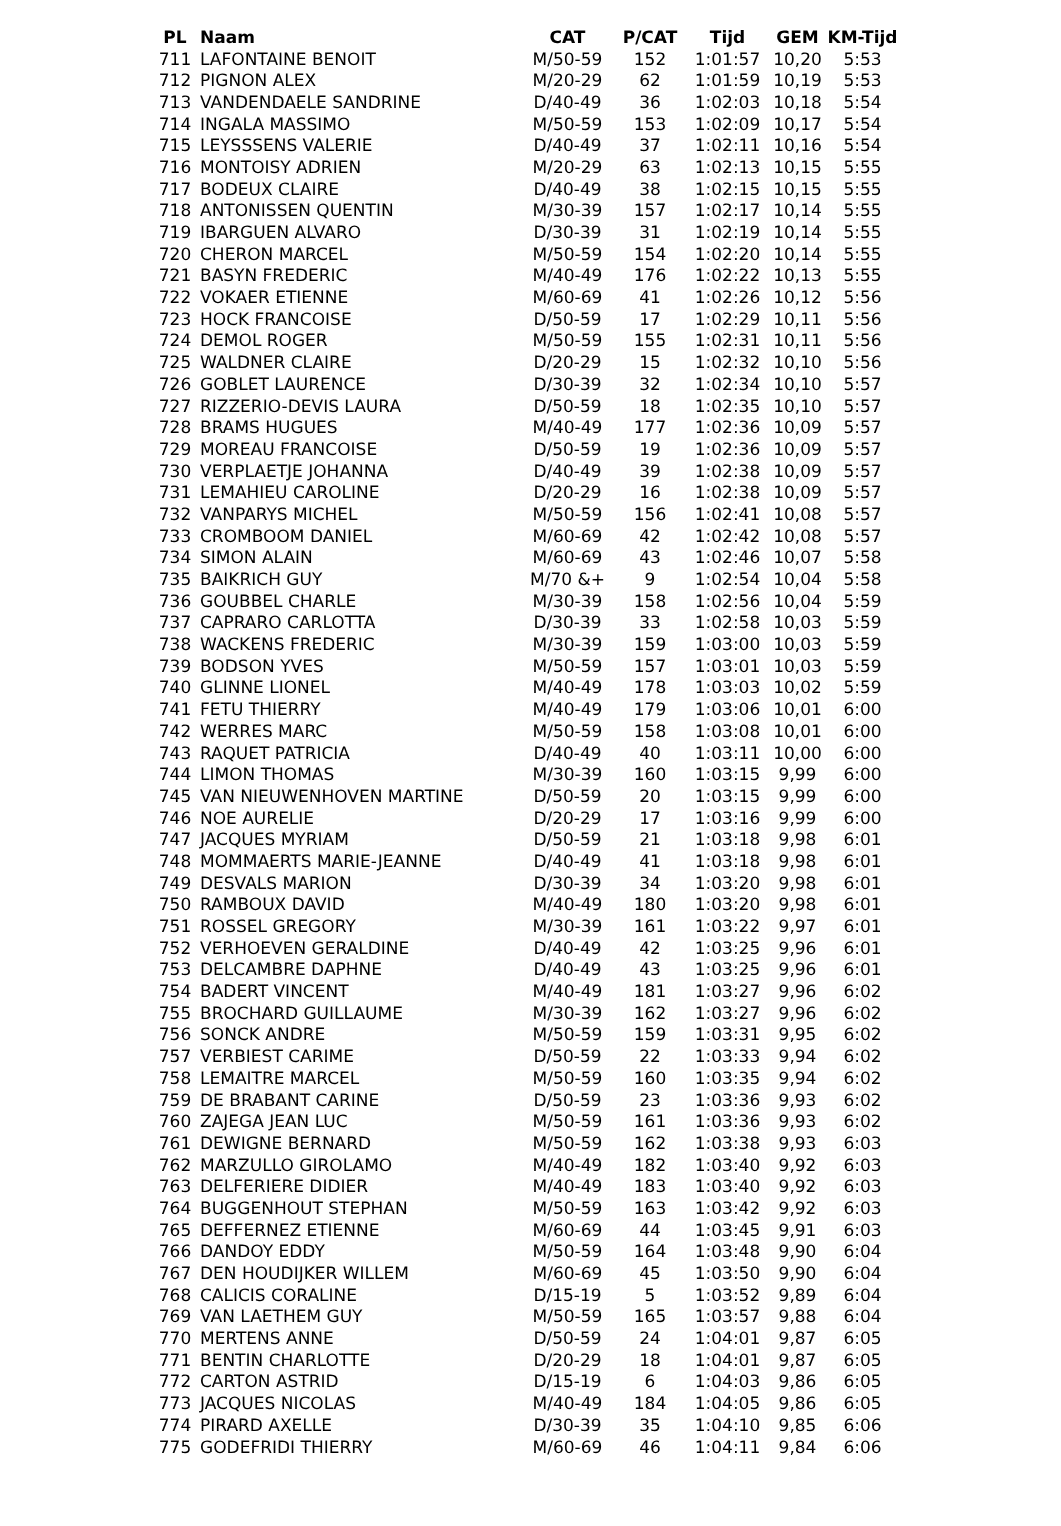| PL | Naam | CAT | P/CAT | Tijd | GEM | KM-Tijd |
| --- | --- | --- | --- | --- | --- | --- |
| 711 | LAFONTAINE BENOIT | M/50-59 | 152 | 1:01:57 | 10,20 | 5:53 |
| 712 | PIGNON ALEX | M/20-29 | 62 | 1:01:59 | 10,19 | 5:53 |
| 713 | VANDENDAELE SANDRINE | D/40-49 | 36 | 1:02:03 | 10,18 | 5:54 |
| 714 | INGALA MASSIMO | M/50-59 | 153 | 1:02:09 | 10,17 | 5:54 |
| 715 | LEYSSSENS VALERIE | D/40-49 | 37 | 1:02:11 | 10,16 | 5:54 |
| 716 | MONTOISY ADRIEN | M/20-29 | 63 | 1:02:13 | 10,15 | 5:55 |
| 717 | BODEUX CLAIRE | D/40-49 | 38 | 1:02:15 | 10,15 | 5:55 |
| 718 | ANTONISSEN QUENTIN | M/30-39 | 157 | 1:02:17 | 10,14 | 5:55 |
| 719 | IBARGUEN ALVARO | D/30-39 | 31 | 1:02:19 | 10,14 | 5:55 |
| 720 | CHERON MARCEL | M/50-59 | 154 | 1:02:20 | 10,14 | 5:55 |
| 721 | BASYN FREDERIC | M/40-49 | 176 | 1:02:22 | 10,13 | 5:55 |
| 722 | VOKAER ETIENNE | M/60-69 | 41 | 1:02:26 | 10,12 | 5:56 |
| 723 | HOCK FRANCOISE | D/50-59 | 17 | 1:02:29 | 10,11 | 5:56 |
| 724 | DEMOL ROGER | M/50-59 | 155 | 1:02:31 | 10,11 | 5:56 |
| 725 | WALDNER CLAIRE | D/20-29 | 15 | 1:02:32 | 10,10 | 5:56 |
| 726 | GOBLET LAURENCE | D/30-39 | 32 | 1:02:34 | 10,10 | 5:57 |
| 727 | RIZZERIO-DEVIS LAURA | D/50-59 | 18 | 1:02:35 | 10,10 | 5:57 |
| 728 | BRAMS HUGUES | M/40-49 | 177 | 1:02:36 | 10,09 | 5:57 |
| 729 | MOREAU FRANCOISE | D/50-59 | 19 | 1:02:36 | 10,09 | 5:57 |
| 730 | VERPLAETJE JOHANNA | D/40-49 | 39 | 1:02:38 | 10,09 | 5:57 |
| 731 | LEMAHIEU CAROLINE | D/20-29 | 16 | 1:02:38 | 10,09 | 5:57 |
| 732 | VANPARYS MICHEL | M/50-59 | 156 | 1:02:41 | 10,08 | 5:57 |
| 733 | CROMBOOM DANIEL | M/60-69 | 42 | 1:02:42 | 10,08 | 5:57 |
| 734 | SIMON ALAIN | M/60-69 | 43 | 1:02:46 | 10,07 | 5:58 |
| 735 | BAIKRICH GUY | M/70 &+ | 9 | 1:02:54 | 10,04 | 5:58 |
| 736 | GOUBBEL CHARLE | M/30-39 | 158 | 1:02:56 | 10,04 | 5:59 |
| 737 | CAPRARO CARLOTTA | D/30-39 | 33 | 1:02:58 | 10,03 | 5:59 |
| 738 | WACKENS FREDERIC | M/30-39 | 159 | 1:03:00 | 10,03 | 5:59 |
| 739 | BODSON YVES | M/50-59 | 157 | 1:03:01 | 10,03 | 5:59 |
| 740 | GLINNE LIONEL | M/40-49 | 178 | 1:03:03 | 10,02 | 5:59 |
| 741 | FETU THIERRY | M/40-49 | 179 | 1:03:06 | 10,01 | 6:00 |
| 742 | WERRES MARC | M/50-59 | 158 | 1:03:08 | 10,01 | 6:00 |
| 743 | RAQUET PATRICIA | D/40-49 | 40 | 1:03:11 | 10,00 | 6:00 |
| 744 | LIMON THOMAS | M/30-39 | 160 | 1:03:15 | 9,99 | 6:00 |
| 745 | VAN NIEUWENHOVEN MARTINE | D/50-59 | 20 | 1:03:15 | 9,99 | 6:00 |
| 746 | NOE AURELIE | D/20-29 | 17 | 1:03:16 | 9,99 | 6:00 |
| 747 | JACQUES MYRIAM | D/50-59 | 21 | 1:03:18 | 9,98 | 6:01 |
| 748 | MOMMAERTS MARIE-JEANNE | D/40-49 | 41 | 1:03:18 | 9,98 | 6:01 |
| 749 | DESVALS MARION | D/30-39 | 34 | 1:03:20 | 9,98 | 6:01 |
| 750 | RAMBOUX DAVID | M/40-49 | 180 | 1:03:20 | 9,98 | 6:01 |
| 751 | ROSSEL GREGORY | M/30-39 | 161 | 1:03:22 | 9,97 | 6:01 |
| 752 | VERHOEVEN GERALDINE | D/40-49 | 42 | 1:03:25 | 9,96 | 6:01 |
| 753 | DELCAMBRE DAPHNE | D/40-49 | 43 | 1:03:25 | 9,96 | 6:01 |
| 754 | BADERT VINCENT | M/40-49 | 181 | 1:03:27 | 9,96 | 6:02 |
| 755 | BROCHARD GUILLAUME | M/30-39 | 162 | 1:03:27 | 9,96 | 6:02 |
| 756 | SONCK ANDRE | M/50-59 | 159 | 1:03:31 | 9,95 | 6:02 |
| 757 | VERBIEST CARIME | D/50-59 | 22 | 1:03:33 | 9,94 | 6:02 |
| 758 | LEMAITRE MARCEL | M/50-59 | 160 | 1:03:35 | 9,94 | 6:02 |
| 759 | DE BRABANT CARINE | D/50-59 | 23 | 1:03:36 | 9,93 | 6:02 |
| 760 | ZAJEGA JEAN LUC | M/50-59 | 161 | 1:03:36 | 9,93 | 6:02 |
| 761 | DEWIGNE BERNARD | M/50-59 | 162 | 1:03:38 | 9,93 | 6:03 |
| 762 | MARZULLO GIROLAMO | M/40-49 | 182 | 1:03:40 | 9,92 | 6:03 |
| 763 | DELFERIERE DIDIER | M/40-49 | 183 | 1:03:40 | 9,92 | 6:03 |
| 764 | BUGGENHOUT STEPHAN | M/50-59 | 163 | 1:03:42 | 9,92 | 6:03 |
| 765 | DEFFERNEZ ETIENNE | M/60-69 | 44 | 1:03:45 | 9,91 | 6:03 |
| 766 | DANDOY EDDY | M/50-59 | 164 | 1:03:48 | 9,90 | 6:04 |
| 767 | DEN HOUDIJKER WILLEM | M/60-69 | 45 | 1:03:50 | 9,90 | 6:04 |
| 768 | CALICIS CORALINE | D/15-19 | 5 | 1:03:52 | 9,89 | 6:04 |
| 769 | VAN LAETHEM GUY | M/50-59 | 165 | 1:03:57 | 9,88 | 6:04 |
| 770 | MERTENS ANNE | D/50-59 | 24 | 1:04:01 | 9,87 | 6:05 |
| 771 | BENTIN CHARLOTTE | D/20-29 | 18 | 1:04:01 | 9,87 | 6:05 |
| 772 | CARTON ASTRID | D/15-19 | 6 | 1:04:03 | 9,86 | 6:05 |
| 773 | JACQUES NICOLAS | M/40-49 | 184 | 1:04:05 | 9,86 | 6:05 |
| 774 | PIRARD AXELLE | D/30-39 | 35 | 1:04:10 | 9,85 | 6:06 |
| 775 | GODEFRIDI THIERRY | M/60-69 | 46 | 1:04:11 | 9,84 | 6:06 |